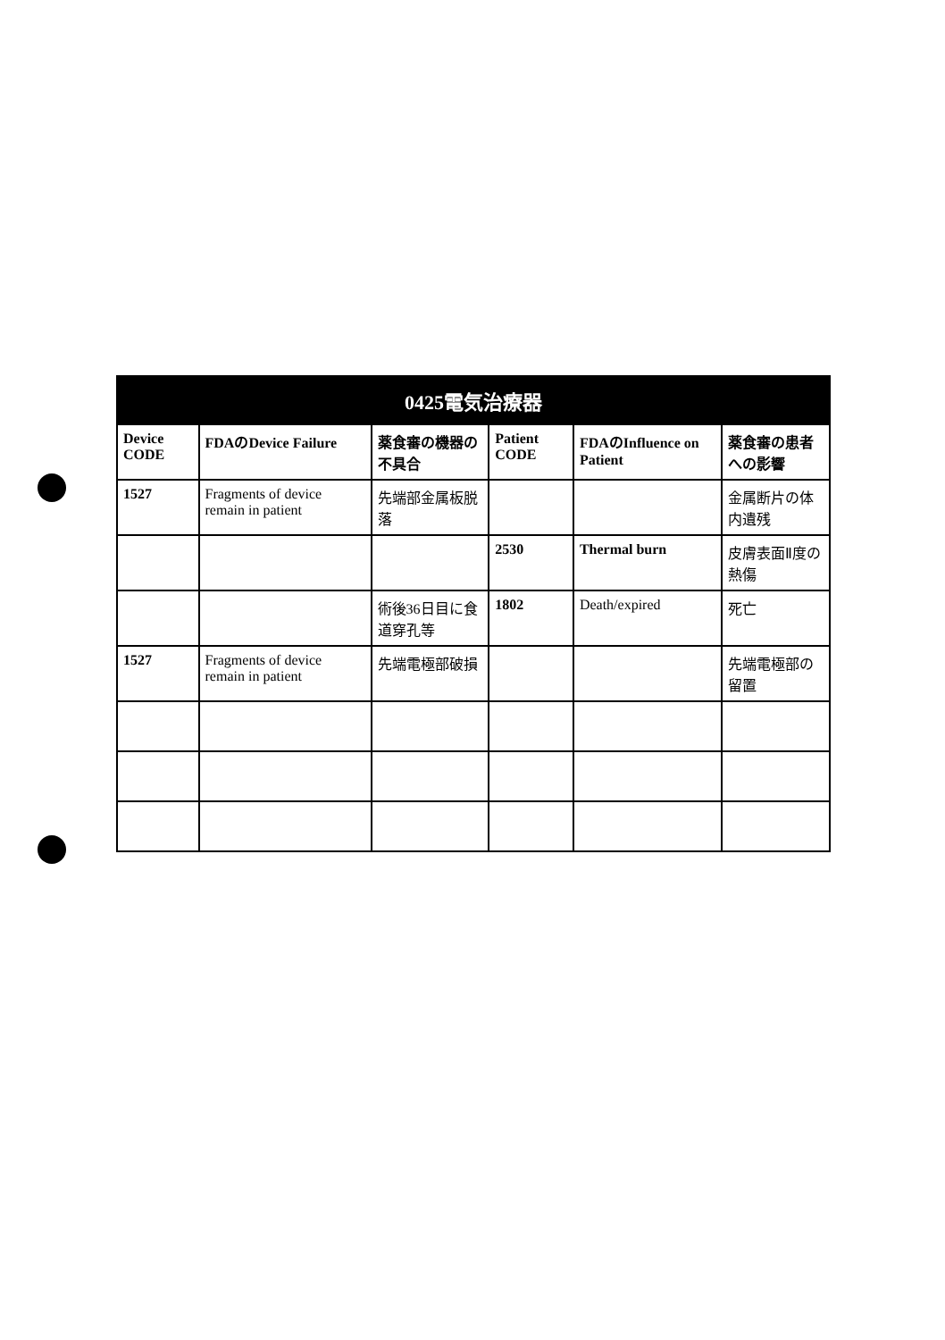| 0425電気治療器 | | | | | |
| --- | --- | --- | --- | --- | --- |
| Device CODE | FDAのDevice Failure | 薬食審の機器の不具合 | Patient CODE | FDAのInfluence on Patient | 薬食審の患者への影響 |
| 1527 | Fragments of device remain in patient | 先端部金属板脱落 | | | 金属断片の体内遺残 |
| | | | 2530 | Thermal burn | 皮膚表面Ⅱ度の熱傷 |
| | | 術後36日目に食道穿孔等 | 1802 | Death/expired | 死亡 |
| 1527 | Fragments of device remain in patient | 先端電極部破損 | | | 先端電極部の留置 |